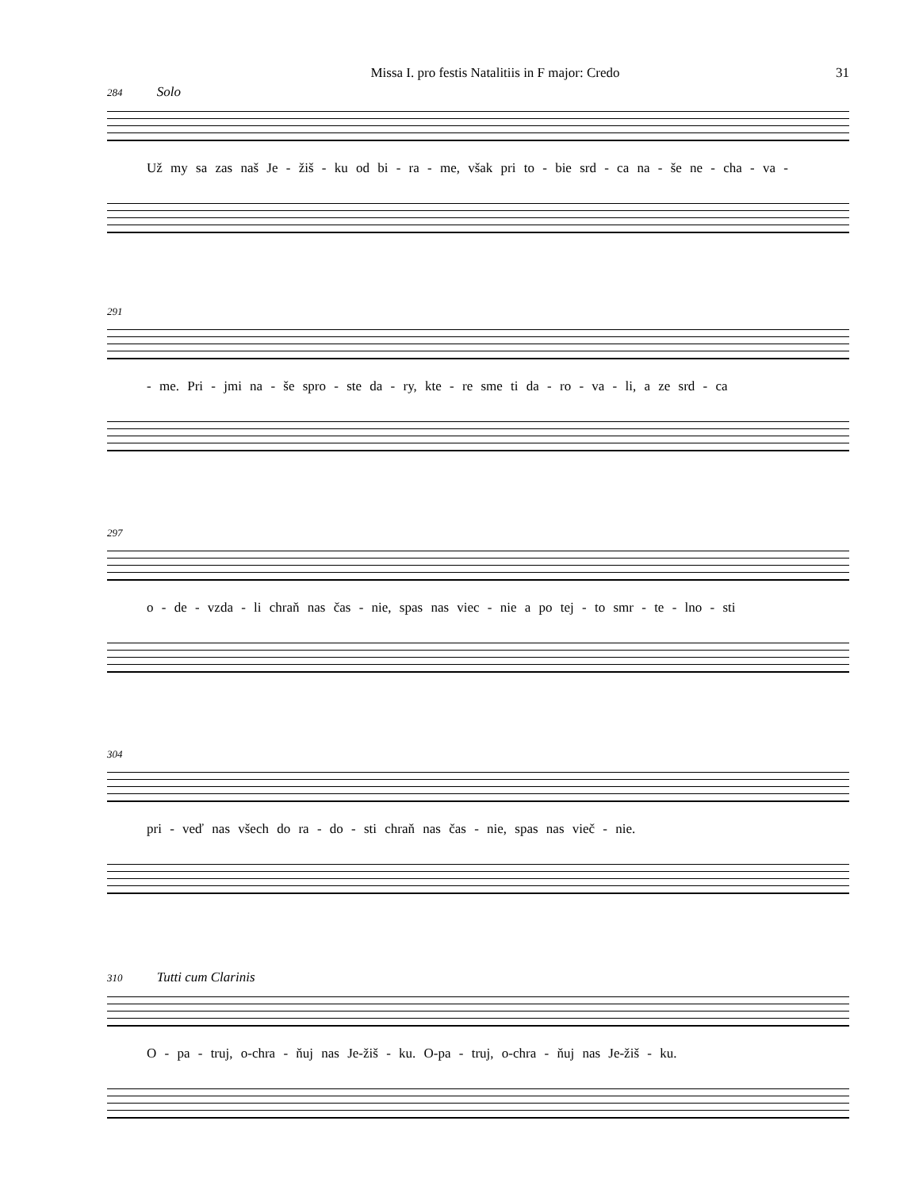Missa I. pro festis Natalitiis in F major: Credo 31
284 Solo
Už my sa zas naš Je - žiš - ku od bi - ra - me, však pri to - bie srd - ca na - še ne - cha - va -
291
- me. Pri - jmi na - še spro - ste da - ry, kte - re sme ti da - ro - va - li, a ze srd - ca
297
o - de - vzda - li chraň nas čas - nie, spas nas viec - nie a po tej - to smr - te - lno - sti
304
pri - veď nas všech do ra - do - sti chraň nas čas - nie, spas nas vieč - nie.
310 Tutti cum Clarinis
O - pa - truj, o-chra - ňuj nas Je-žiš - ku. O-pa - truj, o-chra - ňuj nas Je-žiš - ku.